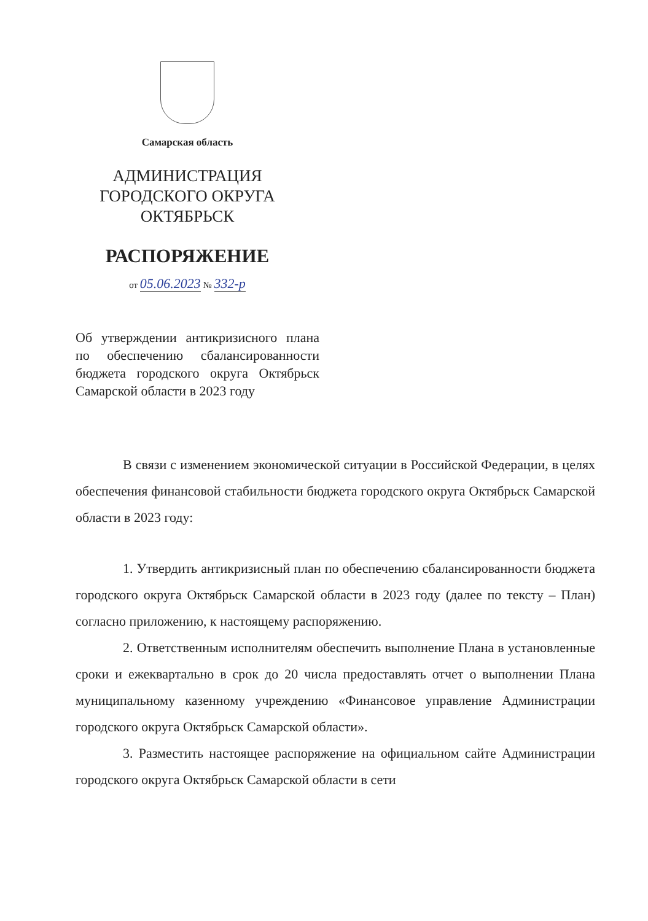Самарская область
АДМИНИСТРАЦИЯ
ГОРОДСКОГО ОКРУГА
ОКТЯБРЬСК
РАСПОРЯЖЕНИЕ
от 05.06.2023 № 332-р
Об утверждении антикризисного плана по обеспечению сбалансированности бюджета городского округа Октябрьск Самарской области в 2023 году
В связи с изменением экономической ситуации в Российской Федерации, в целях обеспечения финансовой стабильности бюджета городского округа Октябрьск Самарской области в 2023 году:
1. Утвердить антикризисный план по обеспечению сбалансированности бюджета городского округа Октябрьск Самарской области в 2023 году (далее по тексту – План) согласно приложению, к настоящему распоряжению.
2. Ответственным исполнителям обеспечить выполнение Плана в установленные сроки и ежеквартально в срок до 20 числа предоставлять отчет о выполнении Плана муниципальному казенному учреждению «Финансовое управление Администрации городского округа Октябрьск Самарской области».
3. Разместить настоящее распоряжение на официальном сайте Администрации городского округа Октябрьск Самарской области в сети